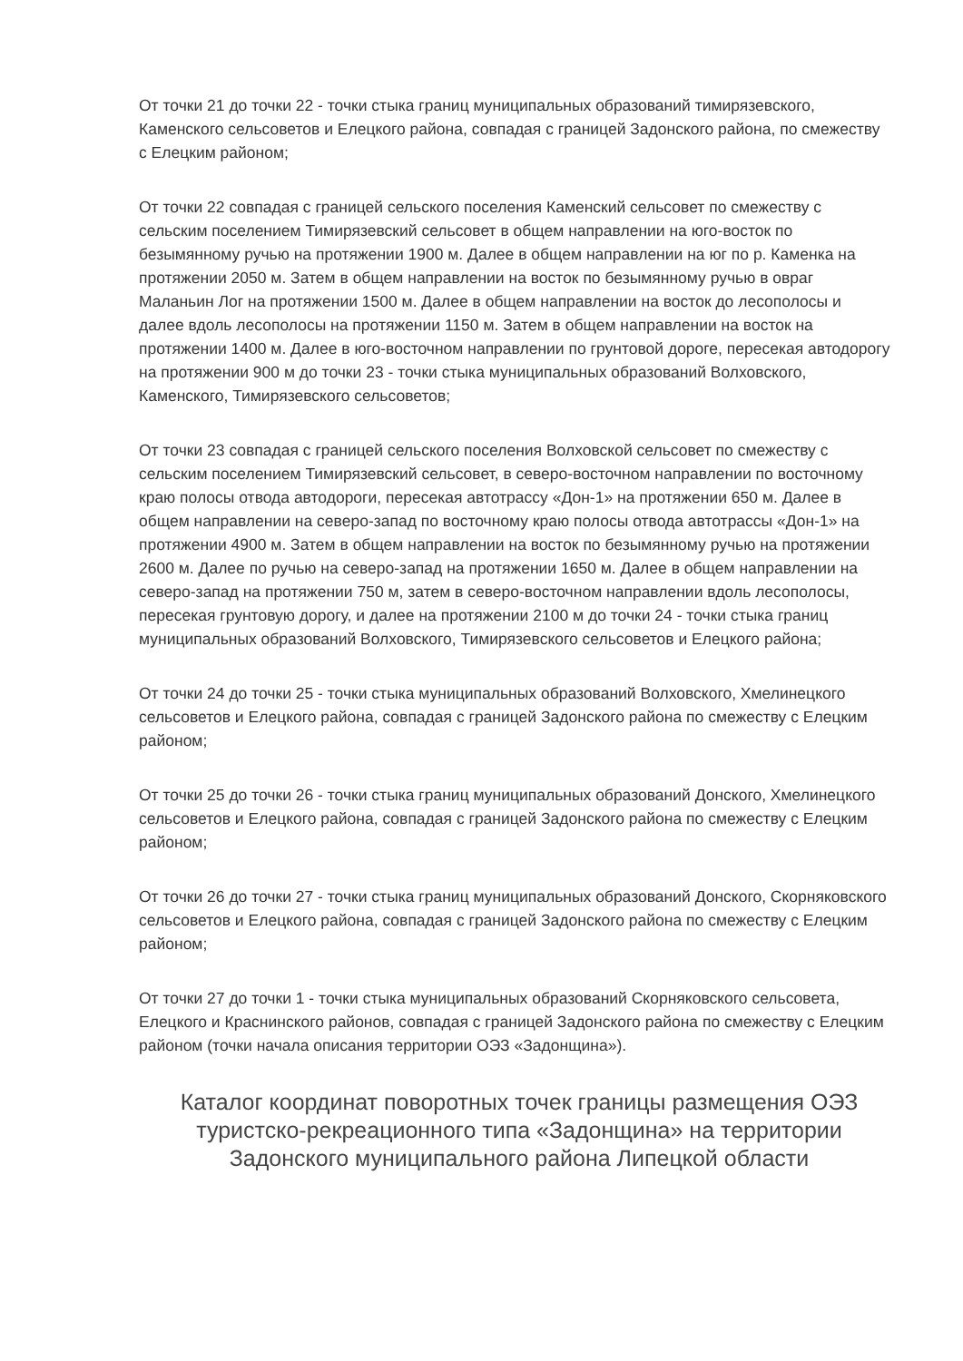От точки 21 до точки 22 - точки стыка границ муниципальных образований тимирязевского, Каменского сельсоветов и Елецкого района, совпадая с границей Задонского района, по смежеству с Елецким районом;
От точки 22 совпадая с границей сельского поселения Каменский сельсовет по смежеству с сельским поселением Тимирязевский сельсовет в общем направлении на юго-восток по безымянному ручью на протяжении 1900 м. Далее в общем направлении на юг по р. Каменка на протяжении 2050 м. Затем в общем направлении на восток по безымянному ручью в овраг Маланьин Лог на протяжении 1500 м. Далее в общем направлении на восток до лесополосы и далее вдоль лесополосы на протяжении 1150 м. Затем в общем направлении на восток на протяжении 1400 м. Далее в юго-восточном направлении по грунтовой дороге, пересекая автодорогу на протяжении 900 м до точки 23 - точки стыка муниципальных образований Волховского, Каменского, Тимирязевского сельсоветов;
От точки 23 совпадая с границей сельского поселения Волховской сельсовет по смежеству с сельским поселением Тимирязевский сельсовет, в северо-восточном направлении по восточному краю полосы отвода автодороги, пересекая автотрассу «Дон-1» на протяжении 650 м. Далее в общем направлении на северо-запад по восточному краю полосы отвода автотрассы «Дон-1» на протяжении 4900 м. Затем в общем направлении на восток по безымянному ручью на протяжении 2600 м. Далее по ручью на северо-запад на протяжении 1650 м. Далее в общем направлении на северо-запад на протяжении 750 м, затем в северо-восточном направлении вдоль лесополосы, пересекая грунтовую дорогу, и далее на протяжении 2100 м до точки 24 - точки стыка границ муниципальных образований Волховского, Тимирязевского сельсоветов и Елецкого района;
От точки 24 до точки 25 - точки стыка муниципальных образований Волховского, Хмелинецкого сельсоветов и Елецкого района, совпадая с границей Задонского района по смежеству с Елецким районом;
От точки 25 до точки 26 - точки стыка границ муниципальных образований Донского, Хмелинецкого сельсоветов и Елецкого района, совпадая с границей Задонского района по смежеству с Елецким районом;
От точки 26 до точки 27 - точки стыка границ муниципальных образований Донского, Скорняковского сельсоветов и Елецкого района, совпадая с границей Задонского района по смежеству с Елецким районом;
От точки 27 до точки 1 - точки стыка муниципальных образований Скорняковского сельсовета, Елецкого и Краснинского районов, совпадая с границей Задонского района по смежеству с Елецким районом (точки начала описания территории ОЭЗ «Задонщина»).
Каталог координат поворотных точек границы размещения ОЭЗ туристско-рекреационного типа «Задонщина» на территории Задонского муниципального района Липецкой области